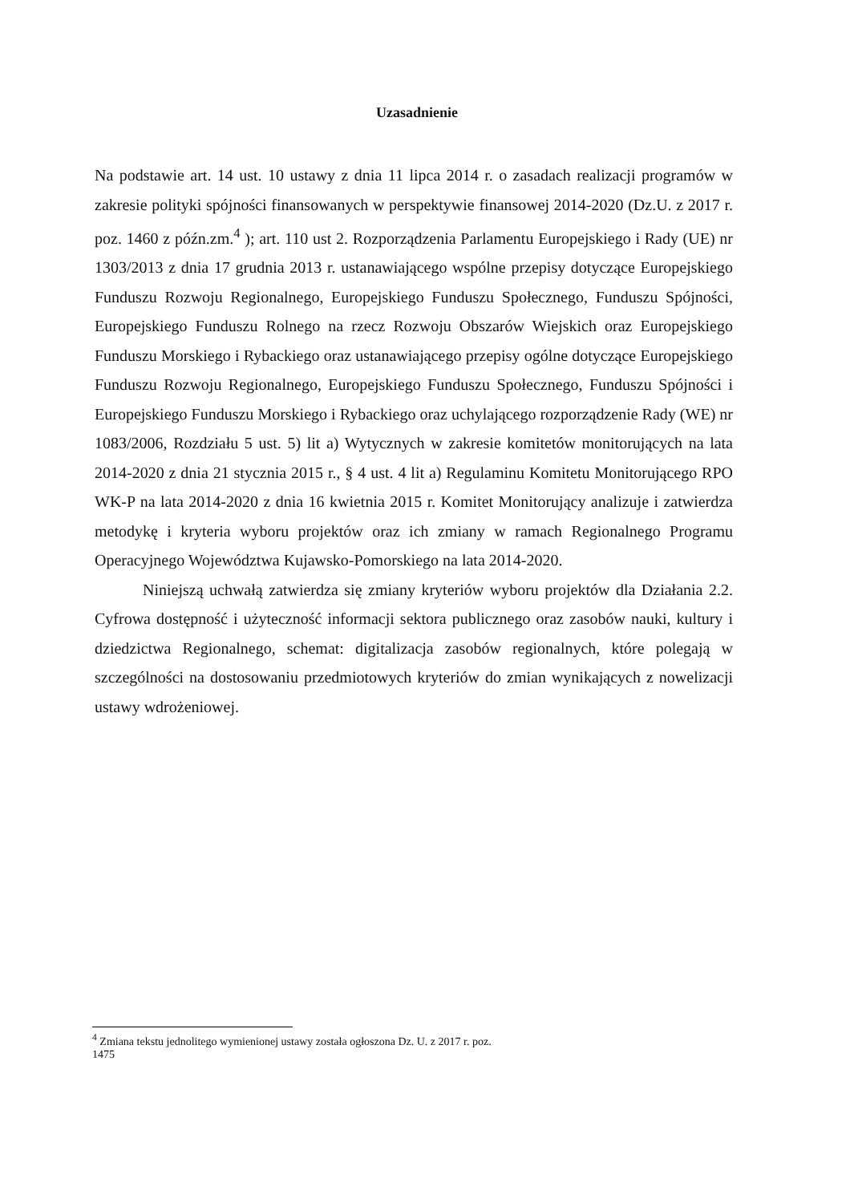Uzasadnienie
Na podstawie art. 14 ust. 10 ustawy z dnia 11 lipca 2014 r. o zasadach realizacji programów w zakresie polityki spójności finansowanych w perspektywie finansowej 2014-2020 (Dz.U. z 2017 r. poz. 1460 z późn.zm.<sup>4</sup> ); art. 110 ust 2. Rozporządzenia Parlamentu Europejskiego i Rady (UE) nr 1303/2013 z dnia 17 grudnia 2013 r. ustanawiającego wspólne przepisy dotyczące Europejskiego Funduszu Rozwoju Regionalnego, Europejskiego Funduszu Społecznego, Funduszu Spójności, Europejskiego Funduszu Rolnego na rzecz Rozwoju Obszarów Wiejskich oraz Europejskiego Funduszu Morskiego i Rybackiego oraz ustanawiającego przepisy ogólne dotyczące Europejskiego Funduszu Rozwoju Regionalnego, Europejskiego Funduszu Społecznego, Funduszu Spójności i Europejskiego Funduszu Morskiego i Rybackiego oraz uchylającego rozporządzenie Rady (WE) nr 1083/2006, Rozdziału 5 ust. 5) lit a) Wytycznych w zakresie komitetów monitorujących na lata 2014-2020 z dnia 21 stycznia 2015 r., § 4 ust. 4 lit a) Regulaminu Komitetu Monitorującego RPO WK-P na lata 2014-2020 z dnia 16 kwietnia 2015 r. Komitet Monitorujący analizuje i zatwierdza metodykę i kryteria wyboru projektów oraz ich zmiany w ramach Regionalnego Programu Operacyjnego Województwa Kujawsko-Pomorskiego na lata 2014-2020.
Niniejszą uchwałą zatwierdza się zmiany kryteriów wyboru projektów dla Działania 2.2. Cyfrowa dostępność i użyteczność informacji sektora publicznego oraz zasobów nauki, kultury i dziedzictwa Regionalnego, schemat: digitalizacja zasobów regionalnych, które polegają w szczególności na dostosowaniu przedmiotowych kryteriów do zmian wynikających z nowelizacji ustawy wdrożeniowej.
<sup>4</sup> Zmiana tekstu jednolitego wymienionej ustawy została ogłoszona Dz. U. z 2017 r. poz. 1475